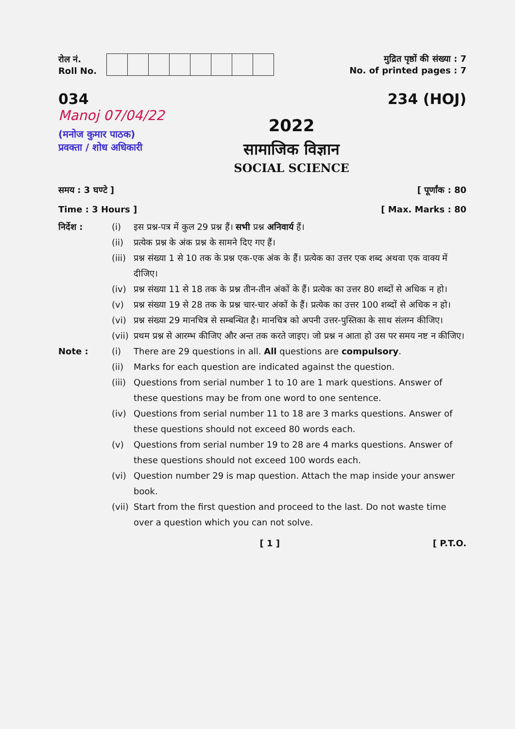रोल नं.
Roll No.
मुद्रित पृष्ठों की संख्या : 7
No. of printed pages : 7
034
Manoj 07/04/22
(मनोज कुमार पाठक)
प्रवक्ता / शोध अधिकारी
234 (HOJ)
2022
सामाजिक विज्ञान
SOCIAL SCIENCE
समय : 3 घण्टे ] [ पूर्णांक : 80
Time : 3 Hours ] [ Max. Marks : 80
निर्देश : (i) इस प्रश्न-पत्र में कुल 29 प्रश्न हैं। सभी प्रश्न अनिवार्य हैं।
(ii) प्रत्येक प्रश्न के अंक प्रश्न के सामने दिए गए हैं।
(iii) प्रश्न संख्या 1 से 10 तक के प्रश्न एक-एक अंक के हैं। प्रत्येक का उत्तर एक शब्द अथवा एक वाक्य में दीजिए।
(iv) प्रश्न संख्या 11 से 18 तक के प्रश्न तीन-तीन अंकों के हैं। प्रत्येक का उत्तर 80 शब्दों से अधिक न हो।
(v) प्रश्न संख्या 19 से 28 तक के प्रश्न चार-चार अंकों के हैं। प्रत्येक का उत्तर 100 शब्दों से अधिक न हो।
(vi) प्रश्न संख्या 29 मानचित्र से सम्बन्धित है। मानचित्र को अपनी उत्तर-पुस्तिका के साथ संलग्न कीजिए।
(vii) प्रथम प्रश्न से आरम्भ कीजिए और अन्त तक करते जाइए। जो प्रश्न न आता हो उस पर समय नष्ट न कीजिए।
Note : (i) There are 29 questions in all. All questions are compulsory.
(ii) Marks for each question are indicated against the question.
(iii) Questions from serial number 1 to 10 are 1 mark questions. Answer of these questions may be from one word to one sentence.
(iv) Questions from serial number 11 to 18 are 3 marks questions. Answer of these questions should not exceed 80 words each.
(v) Questions from serial number 19 to 28 are 4 marks questions. Answer of these questions should not exceed 100 words each.
(vi) Question number 29 is map question. Attach the map inside your answer book.
(vii) Start from the first question and proceed to the last. Do not waste time over a question which you can not solve.
[ 1 ] [ P.T.O.